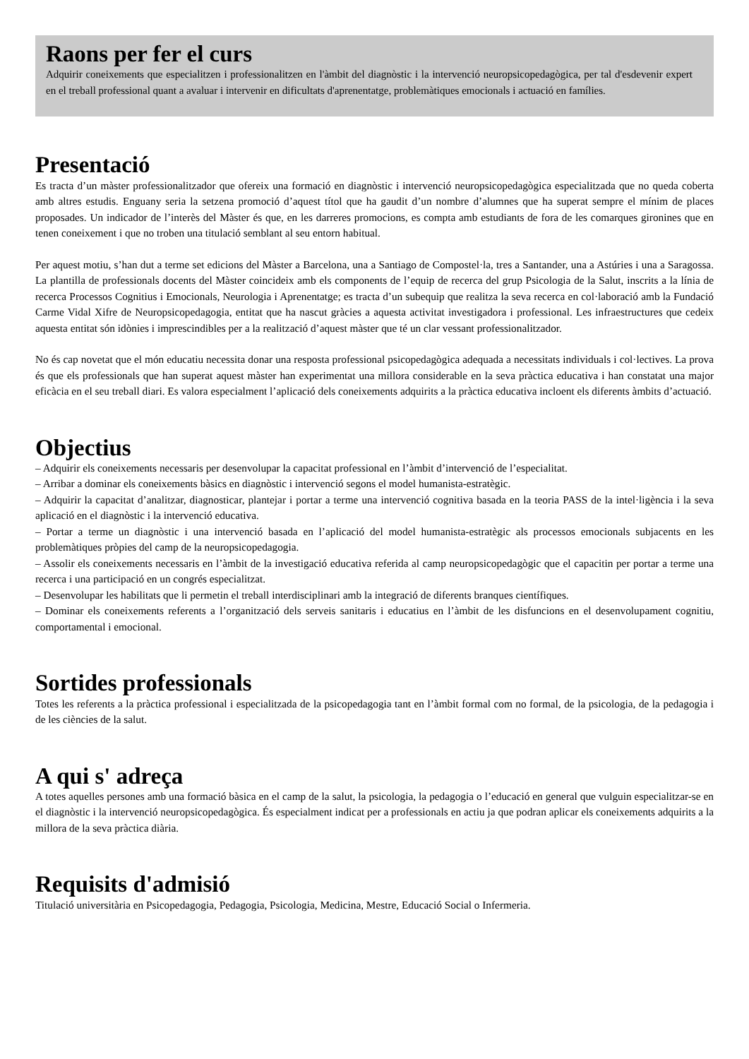Raons per fer el curs
Adquirir coneixements que especialitzen i professionalitzen en l'àmbit del diagnòstic i la intervenció neuropsicopedagògica, per tal d'esdevenir expert en el treball professional quant a avaluar i intervenir en dificultats d'aprenentatge, problemàtiques emocionals i actuació en famílies.
Presentació
Es tracta d’un màster professionalitzador que ofereix una formació en diagnòstic i intervenció neuropsicopedagògica especialitzada que no queda coberta amb altres estudis. Enguany seria la setzena promoció d’aquest títol que ha gaudit d’un nombre d’alumnes que ha superat sempre el mínim de places proposades. Un indicador de l’interès del Màster és que, en les darreres promocions, es compta amb estudiants de fora de les comarques gironines que en tenen coneixement i que no troben una titulació semblant al seu entorn habitual.
Per aquest motiu, s’han dut a terme set edicions del Màster a Barcelona, una a Santiago de Compostel·la, tres a Santander, una a Astúries i una a Saragossa. La plantilla de professionals docents del Màster coincideix amb els components de l’equip de recerca del grup Psicologia de la Salut, inscrits a la línia de recerca Processos Cognitius i Emocionals, Neurologia i Aprenentatge; es tracta d’un subequip que realitza la seva recerca en col·laboració amb la Fundació Carme Vidal Xifre de Neuropsicopedagogia, entitat que ha nascut gràcies a aquesta activitat investigadora i professional. Les infraestructures que cedeix aquesta entitat són idònies i imprescindibles per a la realització d’aquest màster que té un clar vessant professionalitzador.
No és cap novetat que el món educatiu necessita donar una resposta professional psicopedagògica adequada a necessitats individuals i col·lectives. La prova és que els professionals que han superat aquest màster han experimentat una millora considerable en la seva pràctica educativa i han constatat una major eficàcia en el seu treball diari. Es valora especialment l’aplicació dels coneixements adquirits a la pràctica educativa incloent els diferents àmbits d’actuació.
Objectius
– Adquirir els coneixements necessaris per desenvolupar la capacitat professional en l’àmbit d’intervenció de l’especialitat.
– Arribar a dominar els coneixements bàsics en diagnòstic i intervenció segons el model humanista-estratègic.
– Adquirir la capacitat d’analitzar, diagnosticar, plantejar i portar a terme una intervenció cognitiva basada en la teoria PASS de la intel·ligència i la seva aplicació en el diagnòstic i la intervenció educativa.
– Portar a terme un diagnòstic i una intervenció basada en l’aplicació del model humanista-estratègic als processos emocionals subjacents en les problemàtiques pròpies del camp de la neuropsicopedagogia.
– Assolir els coneixements necessaris en l’àmbit de la investigació educativa referida al camp neuropsicopedagògic que el capacitin per portar a terme una recerca i una participació en un congrés especialitzat.
– Desenvolupar les habilitats que li permetin el treball interdisciplinari amb la integració de diferents branques científiques.
– Dominar els coneixements referents a l’organització dels serveis sanitaris i educatius en l’àmbit de les disfuncions en el desenvolupament cognitiu, comportamental i emocional.
Sortides professionals
Totes les referents a la pràctica professional i especialitzada de la psicopedagogia tant en l’àmbit formal com no formal, de la psicologia, de la pedagogia i de les ciències de la salut.
A qui s' adreça
A totes aquelles persones amb una formació bàsica en el camp de la salut, la psicologia, la pedagogia o l’educació en general que vulguin especialitzar-se en el diagnòstic i la intervenció neuropsicopedagògica. És especialment indicat per a professionals en actiu ja que podran aplicar els coneixements adquirits a la millora de la seva pràctica diària.
Requisits d'admisió
Titulació universitària en Psicopedagogia, Pedagogia, Psicologia, Medicina, Mestre, Educació Social o Infermeria.